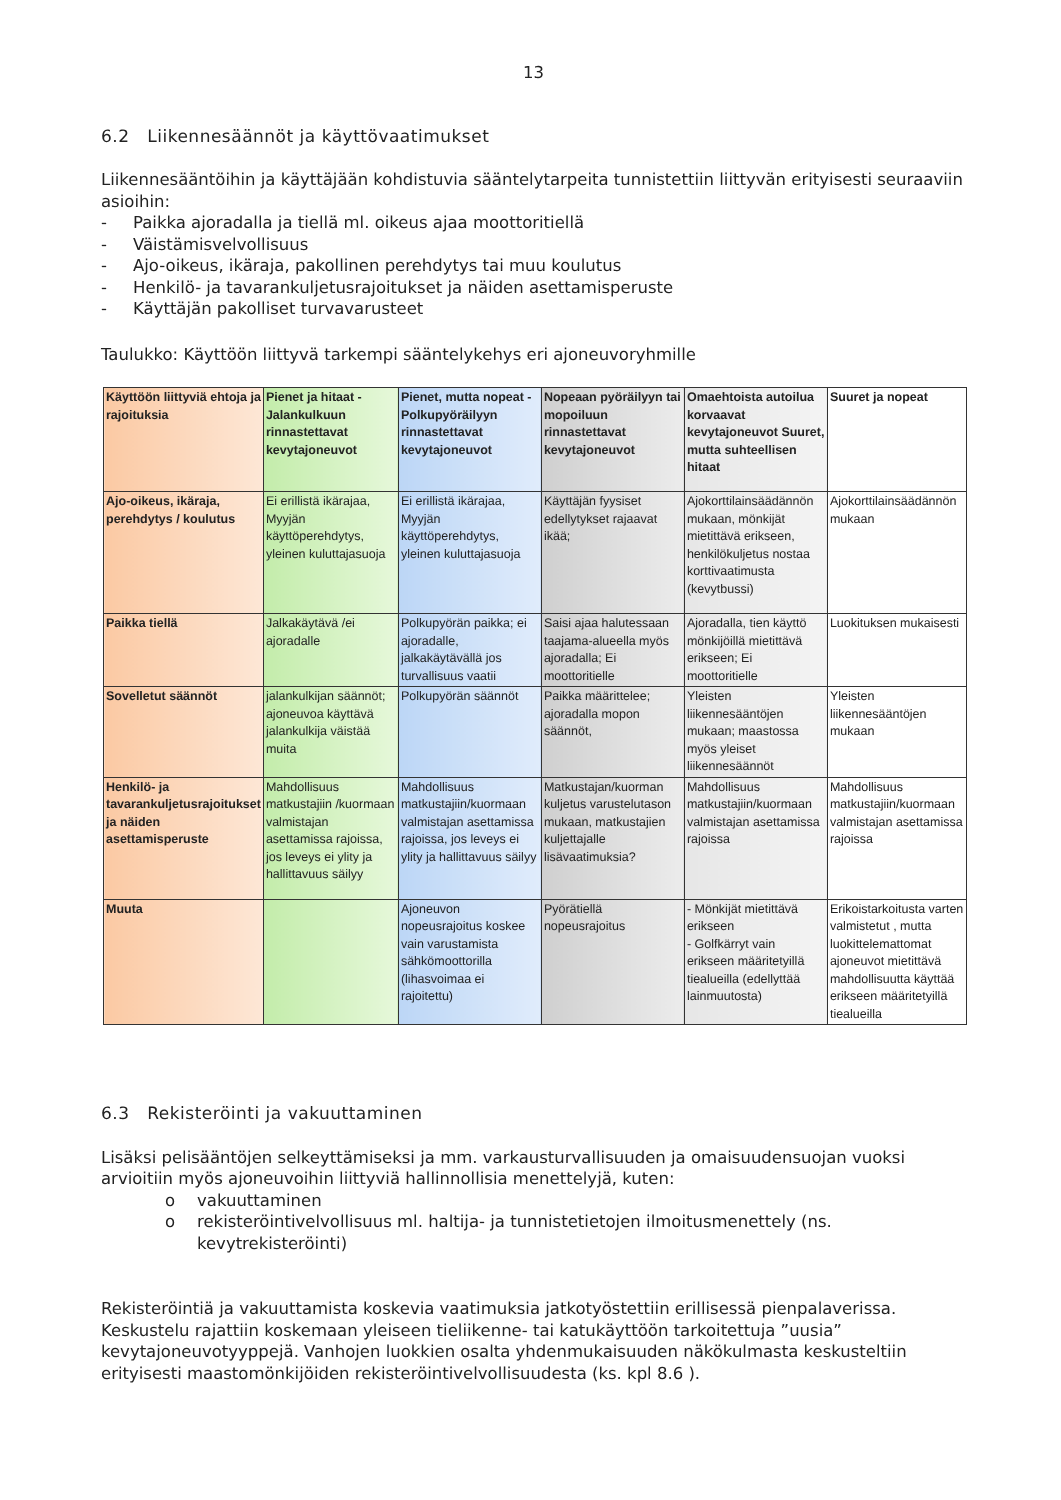13
6.2 Liikennesäännöt ja käyttövaatimukset
Liikennesääntöihin ja käyttäjään kohdistuvia sääntelytarpeita tunnistettiin liittyvän erityisesti seuraaviin asioihin:
- Paikka ajoradalla ja tiellä ml. oikeus ajaa moottoritiellä
- Väistämisvelvollisuus
- Ajo-oikeus, ikäraja, pakollinen perehdytys tai muu koulutus
- Henkilö- ja tavarankuljetusrajoitukset ja näiden asettamisperuste
- Käyttäjän pakolliset turvavarusteet
Taulukko: Käyttöön liittyvä tarkempi sääntelykehys eri ajoneuvoryhmille
| Käyttöön liittyviä ehtoja ja rajoituksia | Pienet ja hitaat - Jalankulkuun rinnastettavat kevytajoneuvot | Pienet, mutta nopeat - Polkupyöräilyyn rinnastettavat kevytajoneuvot | Nopeaan pyöräilyyn tai mopoiluun rinnastettavat kevytajoneuvot | Omaehtoista autoilua korvaavat kevytajoneuvot Suuret, mutta suhteellisen hitaat | Suuret ja nopeat |
| --- | --- | --- | --- | --- | --- |
| Ajo-oikeus, ikäraja, perehdytys / koulutus | Ei erillistä ikärajaa, Myyjän käyttöperehdytys, yleinen kuluttajasuoja | Ei erillistä ikärajaa, Myyjän käyttöperehdytys, yleinen kuluttajasuoja | Käyttäjän fyysiset edellytykset rajaavat ikää; | Ajokorttilainsäädännön mukaan, mönkijät mietittävä erikseen, henkilökuljetus nostaa korttivaatimusta (kevytbussi) | Ajokorttilainsäädännön mukaan |
| Paikka tiellä | Jalkakäytävä /ei ajoradalle | Polkupyörän paikka; ei ajoradalle, jalkakäytävällä jos turvallisuus vaatii | Saisi ajaa halutessaan taajama-alueella myös ajoradalla; Ei moottoritielle | Ajoradalla, tien käyttö mönkijöillä mietittävä erikseen; Ei moottoritielle | Luokituksen mukaisesti |
| Sovelletut säännöt | jalankulkijan säännöt; ajoneuvoa käyttävä jalankulkija väistää muita | Polkupyörän säännöt | Paikka määrittelee; ajoradalla mopon säännöt, | Yleisten liikennesääntöjen mukaan; maastossa myös yleiset liikennesäännöt | Yleisten liikennesääntöjen mukaan |
| Henkilö- ja tavarankuljetusrajoitukset ja näiden asettamisperuste | Mahdollisuus matkustajiin /kuormaan valmistajan asettamissa rajoissa, jos leveys ei ylity ja hallittavuus säilyy | Mahdollisuus matkustajiin/kuormaan valmistajan asettamissa rajoissa, jos leveys ei ylity ja hallittavuus säilyy | Matkustajan/kuorman kuljetus varustelutason mukaan, matkustajien kuljettajalle lisävaatimuksia? | Mahdollisuus matkustajiin/kuormaan valmistajan asettamissa rajoissa | Mahdollisuus matkustajiin/kuormaan valmistajan asettamissa rajoissa |
| Muuta | | Ajoneuvon nopeusrajoitus koskee vain varustamista sähkömoottorilla (lihasvoimaa ei rajoitettu) | Pyörätiellä nopeusrajoitus | - Mönkijät mietittävä erikseen - Golfkärryt vain erikseen määritetyillä tiealueilla (edellyttää lainmuutosta) | Erikoistarkoitusta varten valmistetut , mutta luokittelemattomat ajoneuvot mietittävä mahdollisuutta käyttää erikseen määritetyillä tiealueilla |
6.3 Rekisteröinti ja vakuuttaminen
Lisäksi pelisääntöjen selkeyttämiseksi ja mm. varkausturvallisuuden ja omaisuudensuojan vuoksi arvioitiin myös ajoneuvoihin liittyviä hallinnollisia menettelyjä, kuten:
o vakuuttaminen
o rekisteröintivelvollisuus ml. haltija- ja tunnistetietojen ilmoitusmenettely (ns. kevytrekisteröinti)
Rekisteröintiä ja vakuuttamista koskevia vaatimuksia jatkotyöstettiin erillisessä pienpalaverissa. Keskustelu rajattiin koskemaan yleiseen tieliikenne- tai katukäyttöön tarkoitettuja ”uusia” kevytajoneuvotyyppejä. Vanhojen luokkien osalta yhdenmukaisuuden näkökulmasta keskusteltiin erityisesti maastomönkijöiden rekisteröintivelvollisuudesta (ks. kpl 8.6 ).